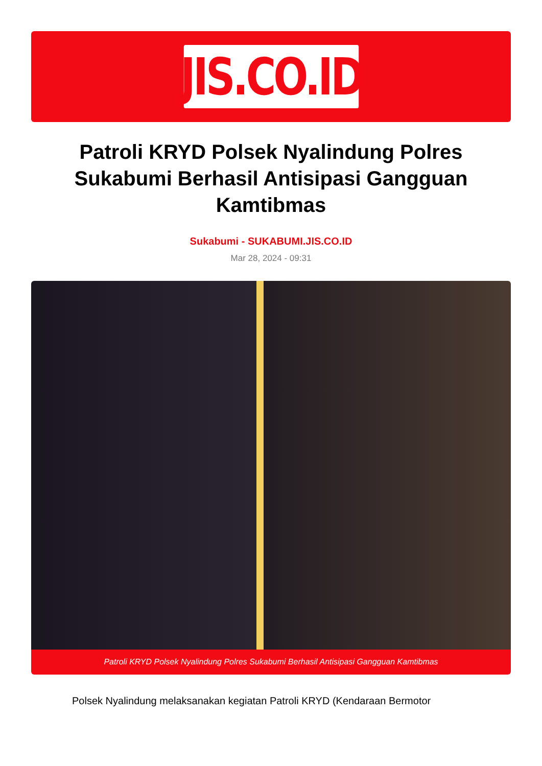JIS.CO.ID
Patroli KRYD Polsek Nyalindung Polres Sukabumi Berhasil Antisipasi Gangguan Kamtibmas
Sukabumi - SUKABUMI.JIS.CO.ID
Mar 28, 2024 - 09:31
Patroli KRYD Polsek Nyalindung Polres Sukabumi Berhasil Antisipasi Gangguan Kamtibmas
Polsek Nyalindung melaksanakan kegiatan Patroli KRYD (Kendaraan Bermotor